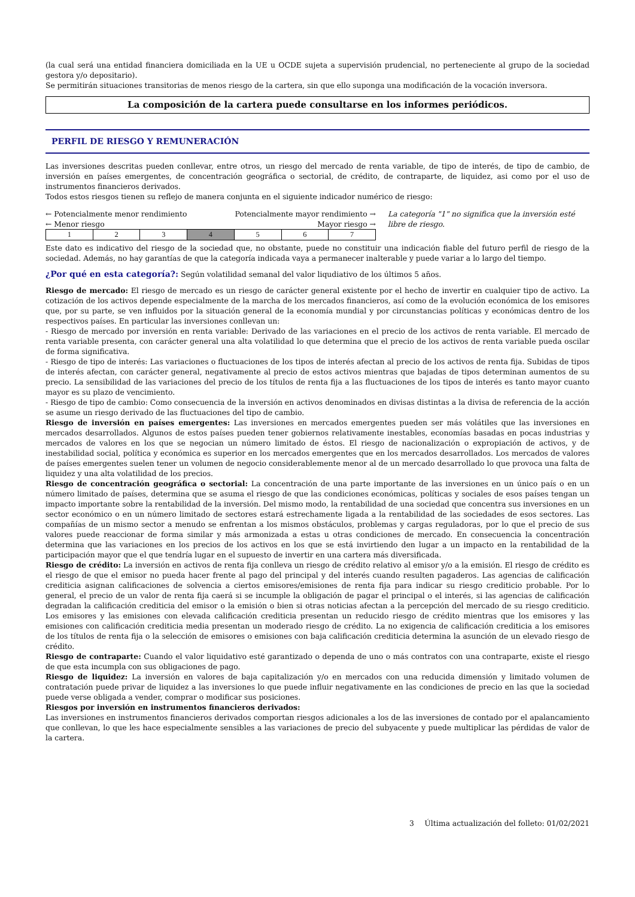(la cual será una entidad financiera domiciliada en la UE u OCDE sujeta a supervisión prudencial, no perteneciente al grupo de la sociedad gestora y/o depositario).
Se permitirán situaciones transitorias de menos riesgo de la cartera, sin que ello suponga una modificación de la vocación inversora.
La composición de la cartera puede consultarse en los informes periódicos.
PERFIL DE RIESGO Y REMUNERACIÓN
Las inversiones descritas pueden conllevar, entre otros, un riesgo del mercado de renta variable, de tipo de interés, de tipo de cambio, de inversión en países emergentes, de concentración geográfica o sectorial, de crédito, de contraparte, de liquidez, asi como por el uso de instrumentos financieros derivados.
Todos estos riesgos tienen su reflejo de manera conjunta en el siguiente indicador numérico de riesgo:
← Potencialmente menor rendimiento Potencialmente mayor rendimiento →
← Menor riesgo Mayor riesgo →
| 1 | 2 | 3 | 4 | 5 | 6 | 7 |
La categoría "1" no significa que la inversión esté libre de riesgo.
Este dato es indicativo del riesgo de la sociedad que, no obstante, puede no constituir una indicación fiable del futuro perfil de riesgo de la sociedad. Además, no hay garantías de que la categoría indicada vaya a permanecer inalterable y puede variar a lo largo del tiempo.
¿Por qué en esta categoría?: Según volatilidad semanal del valor liqudiativo de los últimos 5 años.
Riesgo de mercado: El riesgo de mercado es un riesgo de carácter general existente por el hecho de invertir en cualquier tipo de activo. La cotización de los activos depende especialmente de la marcha de los mercados financieros, así como de la evolución económica de los emisores que, por su parte, se ven influidos por la situación general de la economía mundial y por circunstancias políticas y económicas dentro de los respectivos países. En particular las inversiones conllevan un:
- Riesgo de mercado por inversión en renta variable: Derivado de las variaciones en el precio de los activos de renta variable. El mercado de renta variable presenta, con carácter general una alta volatilidad lo que determina que el precio de los activos de renta variable pueda oscilar de forma significativa.
- Riesgo de tipo de interés: Las variaciones o fluctuaciones de los tipos de interés afectan al precio de los activos de renta fija. Subidas de tipos de interés afectan, con carácter general, negativamente al precio de estos activos mientras que bajadas de tipos determinan aumentos de su precio. La sensibilidad de las variaciones del precio de los títulos de renta fija a las fluctuaciones de los tipos de interés es tanto mayor cuanto mayor es su plazo de vencimiento.
- Riesgo de tipo de cambio: Como consecuencia de la inversión en activos denominados en divisas distintas a la divisa de referencia de la acción se asume un riesgo derivado de las fluctuaciones del tipo de cambio.
Riesgo de inversión en países emergentes: Las inversiones en mercados emergentes pueden ser más volátiles que las inversiones en mercados desarrollados. Algunos de estos países pueden tener gobiernos relativamente inestables, economías basadas en pocas industrias y mercados de valores en los que se negocian un número limitado de éstos. El riesgo de nacionalización o expropiación de activos, y de inestabilidad social, política y económica es superior en los mercados emergentes que en los mercados desarrollados. Los mercados de valores de países emergentes suelen tener un volumen de negocio considerablemente menor al de un mercado desarrollado lo que provoca una falta de liquidez y una alta volatilidad de los precios.
Riesgo de concentración geográfica o sectorial: La concentración de una parte importante de las inversiones en un único país o en un número limitado de países, determina que se asuma el riesgo de que las condiciones económicas, políticas y sociales de esos países tengan un impacto importante sobre la rentabilidad de la inversión. Del mismo modo, la rentabilidad de una sociedad que concentra sus inversiones en un sector económico o en un número limitado de sectores estará estrechamente ligada a la rentabilidad de las sociedades de esos sectores. Las compañías de un mismo sector a menudo se enfrentan a los mismos obstáculos, problemas y cargas reguladoras, por lo que el precio de sus valores puede reaccionar de forma similar y más armonizada a estas u otras condiciones de mercado. En consecuencia la concentración determina que las variaciones en los precios de los activos en los que se está invirtiendo den lugar a un impacto en la rentabilidad de la participación mayor que el que tendría lugar en el supuesto de invertir en una cartera más diversificada.
Riesgo de crédito: La inversión en activos de renta fija conlleva un riesgo de crédito relativo al emisor y/o a la emisión. El riesgo de crédito es el riesgo de que el emisor no pueda hacer frente al pago del principal y del interés cuando resulten pagaderos. Las agencias de calificación crediticia asignan calificaciones de solvencia a ciertos emisores/emisiones de renta fija para indicar su riesgo crediticio probable. Por lo general, el precio de un valor de renta fija caerá si se incumple la obligación de pagar el principal o el interés, si las agencias de calificación degradan la calificación crediticia del emisor o la emisión o bien si otras noticias afectan a la percepción del mercado de su riesgo crediticio. Los emisores y las emisiones con elevada calificación crediticia presentan un reducido riesgo de crédito mientras que los emisores y las emisiones con calificación crediticia media presentan un moderado riesgo de crédito. La no exigencia de calificación crediticia a los emisores de los títulos de renta fija o la selección de emisores o emisiones con baja calificación crediticia determina la asunción de un elevado riesgo de crédito.
Riesgo de contraparte: Cuando el valor liquidativo esté garantizado o dependa de uno o más contratos con una contraparte, existe el riesgo de que esta incumpla con sus obligaciones de pago.
Riesgo de liquidez: La inversión en valores de baja capitalización y/o en mercados con una reducida dimensión y limitado volumen de contratación puede privar de liquidez a las inversiones lo que puede influir negativamente en las condiciones de precio en las que la sociedad puede verse obligada a vender, comprar o modificar sus posiciones.
Riesgos por inversión en instrumentos financieros derivados:
Las inversiones en instrumentos financieros derivados comportan riesgos adicionales a los de las inversiones de contado por el apalancamiento que conllevan, lo que les hace especialmente sensibles a las variaciones de precio del subyacente y puede multiplicar las pérdidas de valor de la cartera.
3 Última actualización del folleto: 01/02/2021